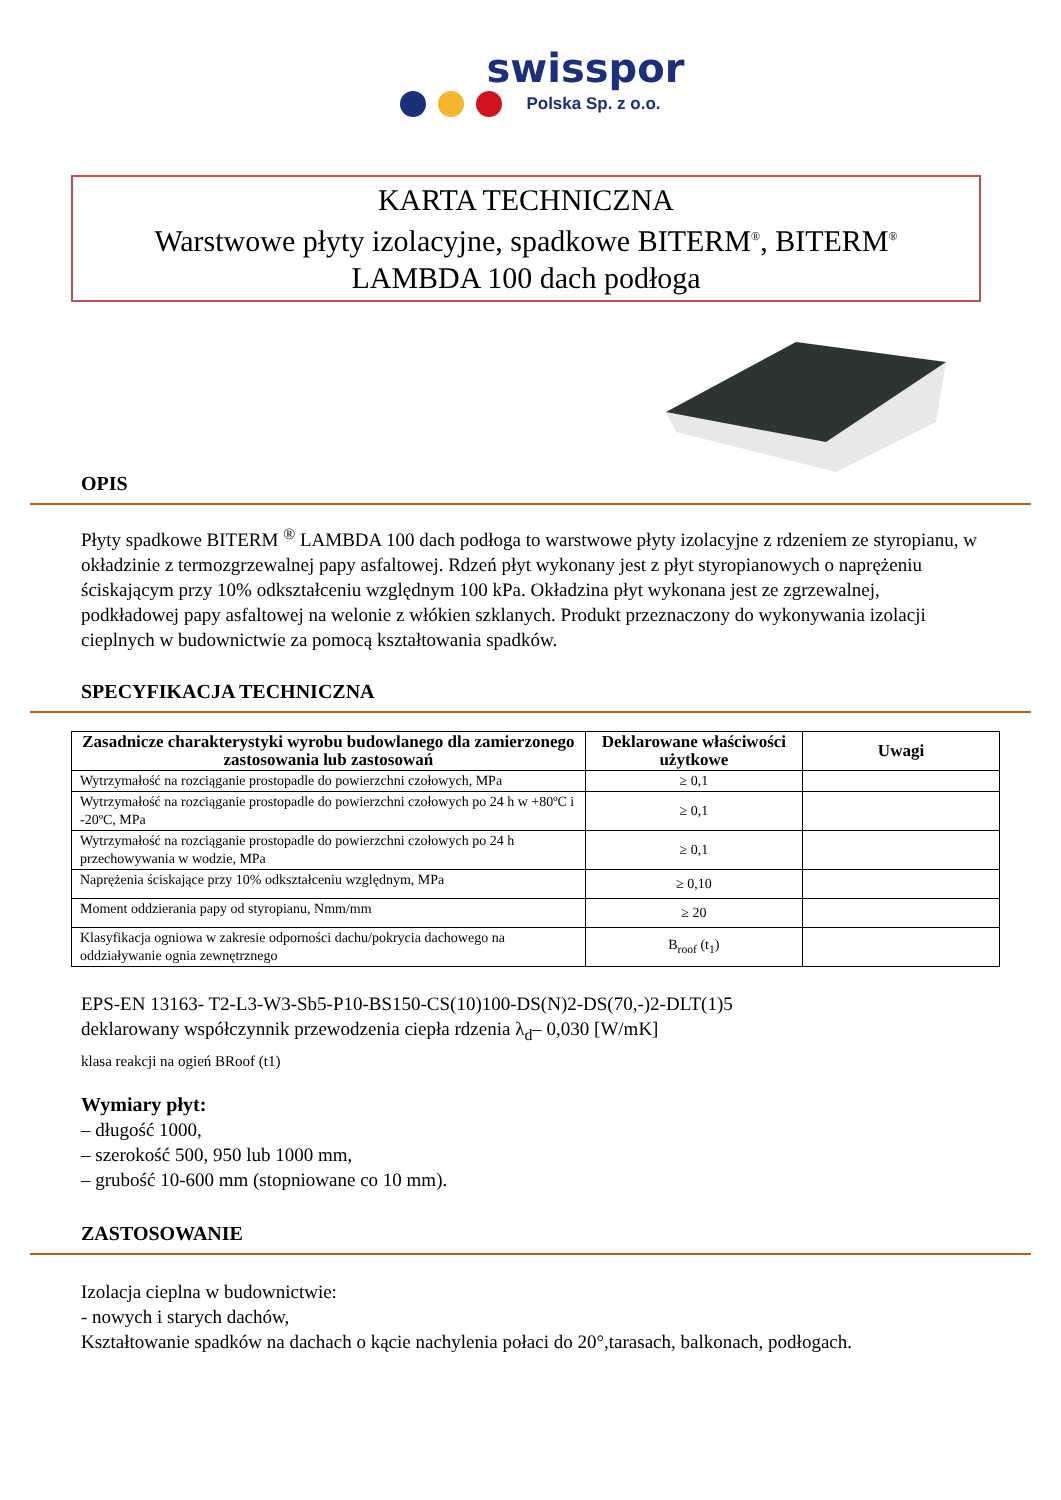swisspor
Polska Sp. z o.o.
KARTA TECHNICZNA
Warstwowe płyty izolacyjne, spadkowe BITERM<sup>®</sup>, BITERM<sup>®</sup>
LAMBDA 100 dach podłoga
OPIS
Płyty spadkowe BITERM <sup>®</sup> LAMBDA 100 dach podłoga to warstwowe płyty izolacyjne z rdzeniem ze styropianu, w okładzinie z termozgrzewalnej papy asfaltowej. Rdzeń płyt wykonany jest z płyt styropianowych o naprężeniu ściskającym przy 10% odkształceniu względnym 100 kPa. Okładzina płyt wykonana jest ze zgrzewalnej, podkładowej papy asfaltowej na welonie z włókien szklanych. Produkt przeznaczony do wykonywania izolacji cieplnych w budownictwie za pomocą kształtowania spadków.
SPECYFIKACJA TECHNICZNA
| Zasadnicze charakterystyki wyrobu budowlanego dla zamierzonego zastosowania lub zastosowań | Deklarowane właściwości użytkowe | Uwagi |
| --- | --- | --- |
| Wytrzymałość na rozciąganie prostopadle do powierzchni czołowych, MPa | ≥ 0,1 | |
| Wytrzymałość na rozciąganie prostopadle do powierzchni czołowych po 24 h w +80ºC i -20ºC, MPa | ≥ 0,1 | |
| Wytrzymałość na rozciąganie prostopadle do powierzchni czołowych po 24 h przechowywania w wodzie, MPa | ≥ 0,1 | |
| Naprężenia ściskające przy 10% odkształceniu względnym, MPa | ≥ 0,10 | |
| Moment oddzierania papy od styropianu, Nmm/mm | ≥ 20 | |
| Klasyfikacja ogniowa w zakresie odporności dachu/pokrycia dachowego na oddziaływanie ognia zewnętrznego | B<sub>roof</sub> (t<sub>1</sub>) | |
EPS-EN 13163- T2-L3-W3-Sb5-P10-BS150-CS(10)100-DS(N)2-DS(70,-)2-DLT(1)5
deklarowany współczynnik przewodzenia ciepła rdzenia λ<sub>d</sub>– 0,030 [W/mK]
klasa reakcji na ogień BRoof (t1)
Wymiary płyt:
– długość 1000,
– szerokość 500, 950 lub 1000 mm,
– grubość 10-600 mm (stopniowane co 10 mm).
ZASTOSOWANIE
Izolacja cieplna w budownictwie:
- nowych i starych dachów,
Kształtowanie spadków na dachach o kącie nachylenia połaci do 20°,tarasach, balkonach, podłogach.